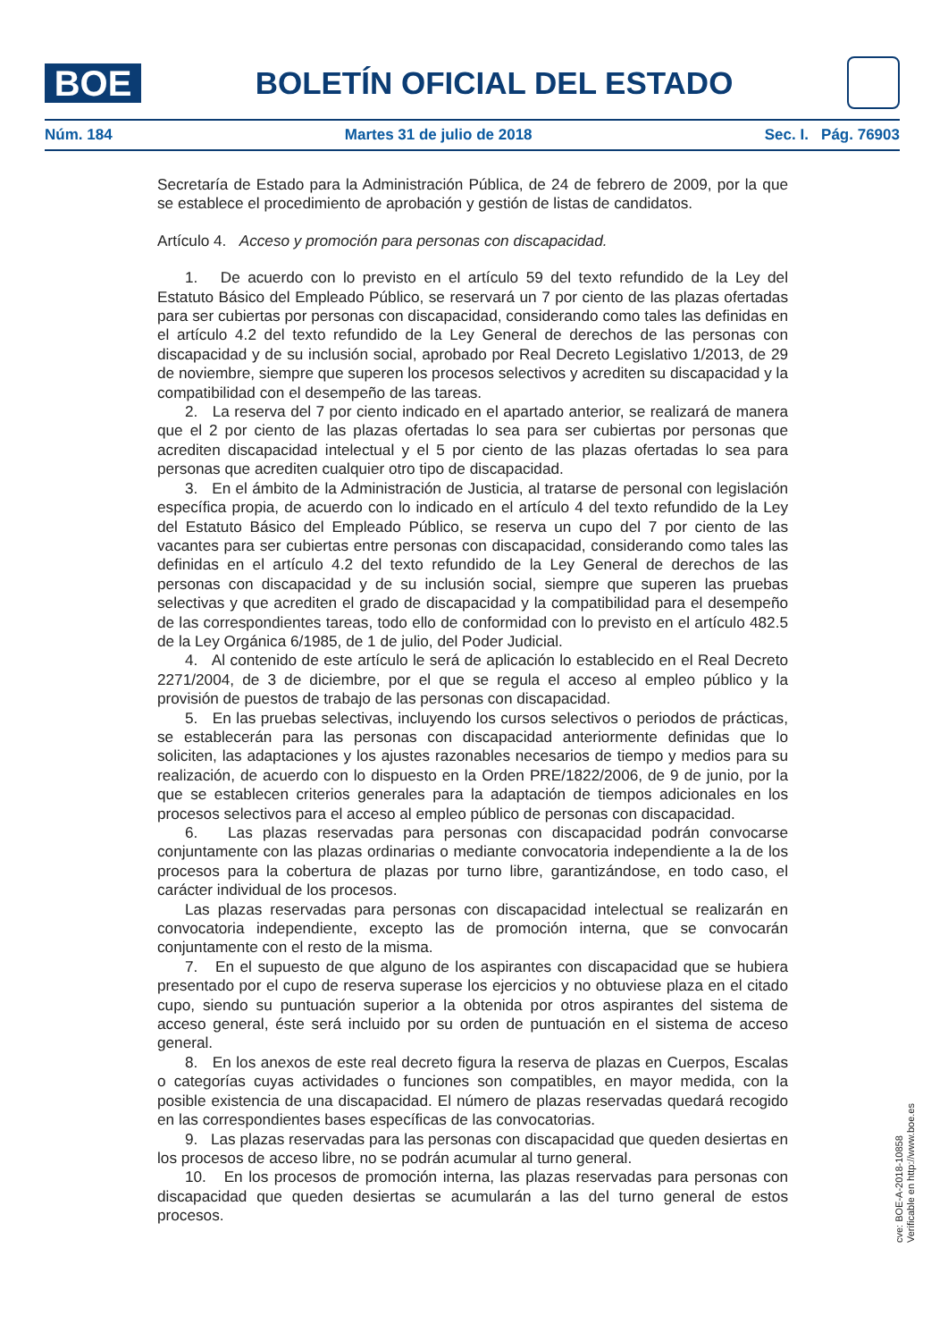BOE
BOLETÍN OFICIAL DEL ESTADO
Núm. 184 Martes 31 de julio de 2018 Sec. I. Pág. 76903
Secretaría de Estado para la Administración Pública, de 24 de febrero de 2009, por la que se establece el procedimiento de aprobación y gestión de listas de candidatos.
Artículo 4. Acceso y promoción para personas con discapacidad.
1. De acuerdo con lo previsto en el artículo 59 del texto refundido de la Ley del Estatuto Básico del Empleado Público, se reservará un 7 por ciento de las plazas ofertadas para ser cubiertas por personas con discapacidad, considerando como tales las definidas en el artículo 4.2 del texto refundido de la Ley General de derechos de las personas con discapacidad y de su inclusión social, aprobado por Real Decreto Legislativo 1/2013, de 29 de noviembre, siempre que superen los procesos selectivos y acrediten su discapacidad y la compatibilidad con el desempeño de las tareas.
2. La reserva del 7 por ciento indicado en el apartado anterior, se realizará de manera que el 2 por ciento de las plazas ofertadas lo sea para ser cubiertas por personas que acrediten discapacidad intelectual y el 5 por ciento de las plazas ofertadas lo sea para personas que acrediten cualquier otro tipo de discapacidad.
3. En el ámbito de la Administración de Justicia, al tratarse de personal con legislación específica propia, de acuerdo con lo indicado en el artículo 4 del texto refundido de la Ley del Estatuto Básico del Empleado Público, se reserva un cupo del 7 por ciento de las vacantes para ser cubiertas entre personas con discapacidad, considerando como tales las definidas en el artículo 4.2 del texto refundido de la Ley General de derechos de las personas con discapacidad y de su inclusión social, siempre que superen las pruebas selectivas y que acrediten el grado de discapacidad y la compatibilidad para el desempeño de las correspondientes tareas, todo ello de conformidad con lo previsto en el artículo 482.5 de la Ley Orgánica 6/1985, de 1 de julio, del Poder Judicial.
4. Al contenido de este artículo le será de aplicación lo establecido en el Real Decreto 2271/2004, de 3 de diciembre, por el que se regula el acceso al empleo público y la provisión de puestos de trabajo de las personas con discapacidad.
5. En las pruebas selectivas, incluyendo los cursos selectivos o periodos de prácticas, se establecerán para las personas con discapacidad anteriormente definidas que lo soliciten, las adaptaciones y los ajustes razonables necesarios de tiempo y medios para su realización, de acuerdo con lo dispuesto en la Orden PRE/1822/2006, de 9 de junio, por la que se establecen criterios generales para la adaptación de tiempos adicionales en los procesos selectivos para el acceso al empleo público de personas con discapacidad.
6. Las plazas reservadas para personas con discapacidad podrán convocarse conjuntamente con las plazas ordinarias o mediante convocatoria independiente a la de los procesos para la cobertura de plazas por turno libre, garantizándose, en todo caso, el carácter individual de los procesos.
Las plazas reservadas para personas con discapacidad intelectual se realizarán en convocatoria independiente, excepto las de promoción interna, que se convocarán conjuntamente con el resto de la misma.
7. En el supuesto de que alguno de los aspirantes con discapacidad que se hubiera presentado por el cupo de reserva superase los ejercicios y no obtuviese plaza en el citado cupo, siendo su puntuación superior a la obtenida por otros aspirantes del sistema de acceso general, éste será incluido por su orden de puntuación en el sistema de acceso general.
8. En los anexos de este real decreto figura la reserva de plazas en Cuerpos, Escalas o categorías cuyas actividades o funciones son compatibles, en mayor medida, con la posible existencia de una discapacidad. El número de plazas reservadas quedará recogido en las correspondientes bases específicas de las convocatorias.
9. Las plazas reservadas para las personas con discapacidad que queden desiertas en los procesos de acceso libre, no se podrán acumular al turno general.
10. En los procesos de promoción interna, las plazas reservadas para personas con discapacidad que queden desiertas se acumularán a las del turno general de estos procesos.
cve: BOE-A-2018-10858
Verificable en http://www.boe.es